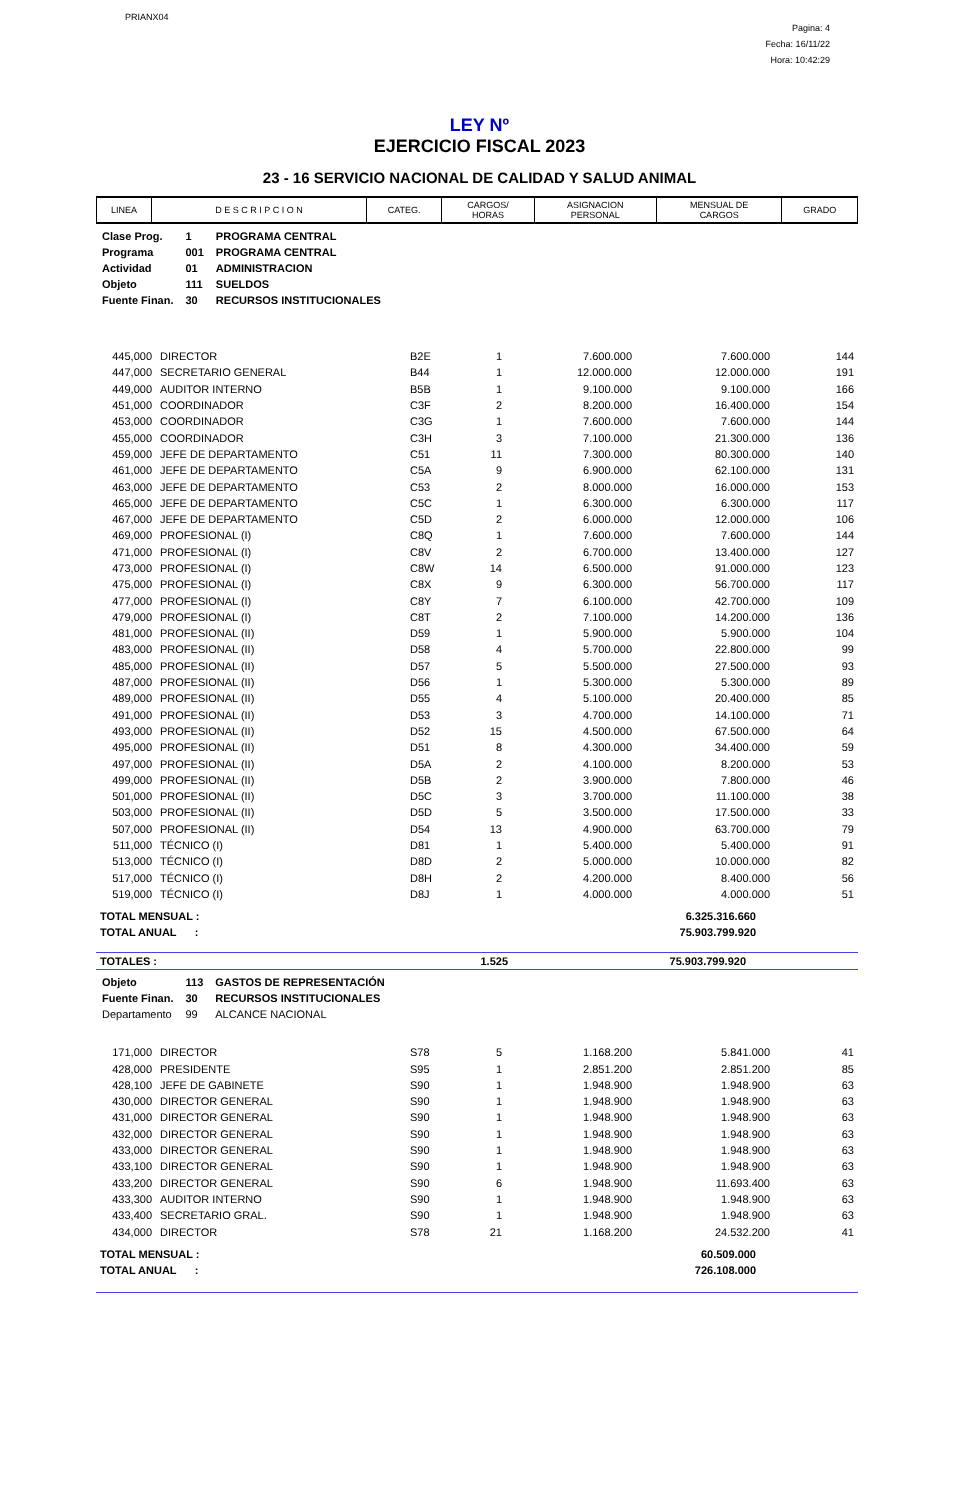PRIANX04
Pagina: 4
Fecha: 16/11/22
Hora: 10:42:29
LEY Nº
EJERCICIO FISCAL 2023
23 - 16 SERVICIO NACIONAL DE CALIDAD Y SALUD ANIMAL
| LINEA | D E S C R I P C I O N | CATEG. | CARGOS/ HORAS | ASIGNACION PERSONAL | MENSUAL DE CARGOS | GRADO |
| --- | --- | --- | --- | --- | --- | --- |
| Clase Prog. | 1 | PROGRAMA CENTRAL |
| Programa | 001 | PROGRAMA CENTRAL |
| Actividad | 01 | ADMINISTRACION |
| Objeto | 111 | SUELDOS |
| Fuente Finan. | 30 | RECURSOS INSTITUCIONALES |
| 445,000 | DIRECTOR | B2E | 1 | 7.600.000 | 7.600.000 | 144 |
| 447,000 | SECRETARIO GENERAL | B44 | 1 | 12.000.000 | 12.000.000 | 191 |
| 449,000 | AUDITOR INTERNO | B5B | 1 | 9.100.000 | 9.100.000 | 166 |
| 451,000 | COORDINADOR | C3F | 2 | 8.200.000 | 16.400.000 | 154 |
| 453,000 | COORDINADOR | C3G | 1 | 7.600.000 | 7.600.000 | 144 |
| 455,000 | COORDINADOR | C3H | 3 | 7.100.000 | 21.300.000 | 136 |
| 459,000 | JEFE DE DEPARTAMENTO | C51 | 11 | 7.300.000 | 80.300.000 | 140 |
| 461,000 | JEFE DE DEPARTAMENTO | C5A | 9 | 6.900.000 | 62.100.000 | 131 |
| 463,000 | JEFE DE DEPARTAMENTO | C53 | 2 | 8.000.000 | 16.000.000 | 153 |
| 465,000 | JEFE DE DEPARTAMENTO | C5C | 1 | 6.300.000 | 6.300.000 | 117 |
| 467,000 | JEFE DE DEPARTAMENTO | C5D | 2 | 6.000.000 | 12.000.000 | 106 |
| 469,000 | PROFESIONAL (I) | C8Q | 1 | 7.600.000 | 7.600.000 | 144 |
| 471,000 | PROFESIONAL (I) | C8V | 2 | 6.700.000 | 13.400.000 | 127 |
| 473,000 | PROFESIONAL (I) | C8W | 14 | 6.500.000 | 91.000.000 | 123 |
| 475,000 | PROFESIONAL (I) | C8X | 9 | 6.300.000 | 56.700.000 | 117 |
| 477,000 | PROFESIONAL (I) | C8Y | 7 | 6.100.000 | 42.700.000 | 109 |
| 479,000 | PROFESIONAL (I) | C8T | 2 | 7.100.000 | 14.200.000 | 136 |
| 481,000 | PROFESIONAL (II) | D59 | 1 | 5.900.000 | 5.900.000 | 104 |
| 483,000 | PROFESIONAL (II) | D58 | 4 | 5.700.000 | 22.800.000 | 99 |
| 485,000 | PROFESIONAL (II) | D57 | 5 | 5.500.000 | 27.500.000 | 93 |
| 487,000 | PROFESIONAL (II) | D56 | 1 | 5.300.000 | 5.300.000 | 89 |
| 489,000 | PROFESIONAL (II) | D55 | 4 | 5.100.000 | 20.400.000 | 85 |
| 491,000 | PROFESIONAL (II) | D53 | 3 | 4.700.000 | 14.100.000 | 71 |
| 493,000 | PROFESIONAL (II) | D52 | 15 | 4.500.000 | 67.500.000 | 64 |
| 495,000 | PROFESIONAL (II) | D51 | 8 | 4.300.000 | 34.400.000 | 59 |
| 497,000 | PROFESIONAL (II) | D5A | 2 | 4.100.000 | 8.200.000 | 53 |
| 499,000 | PROFESIONAL (II) | D5B | 2 | 3.900.000 | 7.800.000 | 46 |
| 501,000 | PROFESIONAL (II) | D5C | 3 | 3.700.000 | 11.100.000 | 38 |
| 503,000 | PROFESIONAL (II) | D5D | 5 | 3.500.000 | 17.500.000 | 33 |
| 507,000 | PROFESIONAL (II) | D54 | 13 | 4.900.000 | 63.700.000 | 79 |
| 511,000 | TÉCNICO (I) | D81 | 1 | 5.400.000 | 5.400.000 | 91 |
| 513,000 | TÉCNICO (I) | D8D | 2 | 5.000.000 | 10.000.000 | 82 |
| 517,000 | TÉCNICO (I) | D8H | 2 | 4.200.000 | 8.400.000 | 56 |
| 519,000 | TÉCNICO (I) | D8J | 1 | 4.000.000 | 4.000.000 | 51 |
| TOTAL MENSUAL : | 6.325.316.660 | |
| TOTAL ANUAL : | 75.903.799.920 | |
| TOTALES : | 1.525 | 75.903.799.920 | |
| Objeto | 113 | GASTOS DE REPRESENTACIÓN |
| Fuente Finan. | 30 | RECURSOS INSTITUCIONALES |
| Departamento | 99 | ALCANCE NACIONAL |
| 171,000 | DIRECTOR | S78 | 5 | 1.168.200 | 5.841.000 | 41 |
| 428,000 | PRESIDENTE | S95 | 1 | 2.851.200 | 2.851.200 | 85 |
| 428,100 | JEFE DE GABINETE | S90 | 1 | 1.948.900 | 1.948.900 | 63 |
| 430,000 | DIRECTOR GENERAL | S90 | 1 | 1.948.900 | 1.948.900 | 63 |
| 431,000 | DIRECTOR GENERAL | S90 | 1 | 1.948.900 | 1.948.900 | 63 |
| 432,000 | DIRECTOR GENERAL | S90 | 1 | 1.948.900 | 1.948.900 | 63 |
| 433,000 | DIRECTOR GENERAL | S90 | 1 | 1.948.900 | 1.948.900 | 63 |
| 433,100 | DIRECTOR GENERAL | S90 | 1 | 1.948.900 | 1.948.900 | 63 |
| 433,200 | DIRECTOR GENERAL | S90 | 6 | 1.948.900 | 11.693.400 | 63 |
| 433,300 | AUDITOR INTERNO | S90 | 1 | 1.948.900 | 1.948.900 | 63 |
| 433,400 | SECRETARIO GRAL. | S90 | 1 | 1.948.900 | 1.948.900 | 63 |
| 434,000 | DIRECTOR | S78 | 21 | 1.168.200 | 24.532.200 | 41 |
| TOTAL MENSUAL : | 60.509.000 | |
| TOTAL ANUAL : | 726.108.000 | |